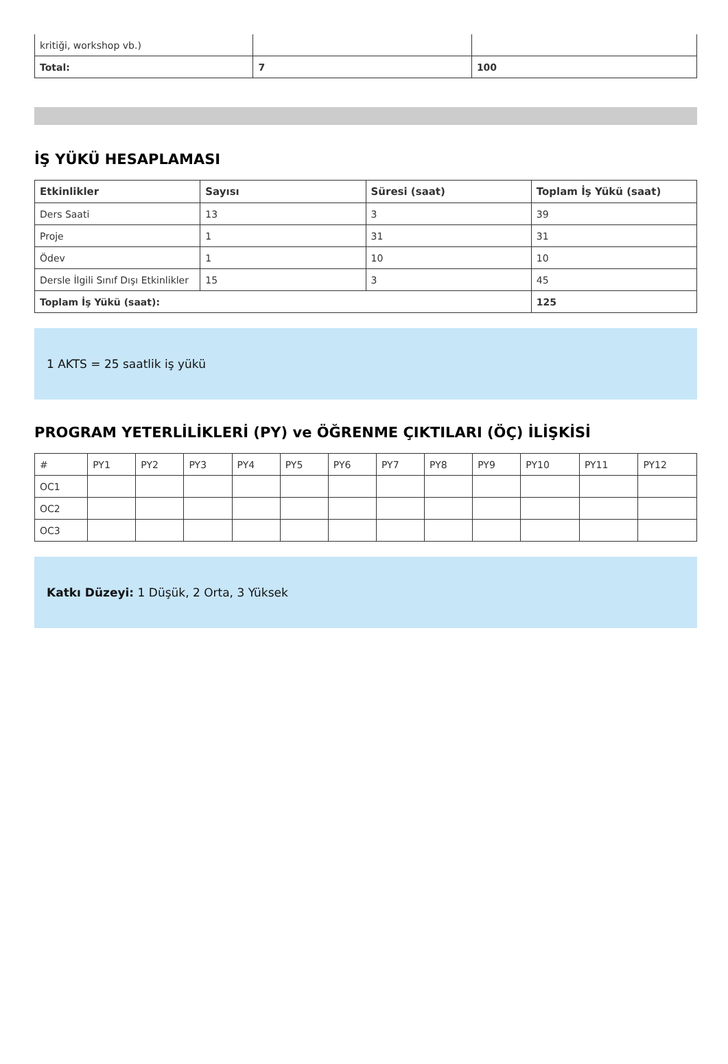| kritiği, workshop vb.) | | |
| Total: | 7 | 100 |
İŞ YÜKÜ HESAPLAMASI
| Etkinlikler | Sayısı | Süresi (saat) | Toplam İş Yükü (saat) |
| --- | --- | --- | --- |
| Ders Saati | 13 | 3 | 39 |
| Proje | 1 | 31 | 31 |
| Ödev | 1 | 10 | 10 |
| Dersle İlgili Sınıf Dışı Etkinlikler | 15 | 3 | 45 |
| Toplam İş Yükü (saat): | | | 125 |
1 AKTS = 25 saatlik iş yükü
PROGRAM YETERLİLİKLERİ (PY) ve ÖĞRENME ÇIKTILARI (ÖÇ) İLİŞKİSİ
| # | PY1 | PY2 | PY3 | PY4 | PY5 | PY6 | PY7 | PY8 | PY9 | PY10 | PY11 | PY12 |
| OC1 | | | | | | | | | | | | |
| OC2 | | | | | | | | | | | | |
| OC3 | | | | | | | | | | | | |
Katkı Düzeyi: 1 Düşük, 2 Orta, 3 Yüksek